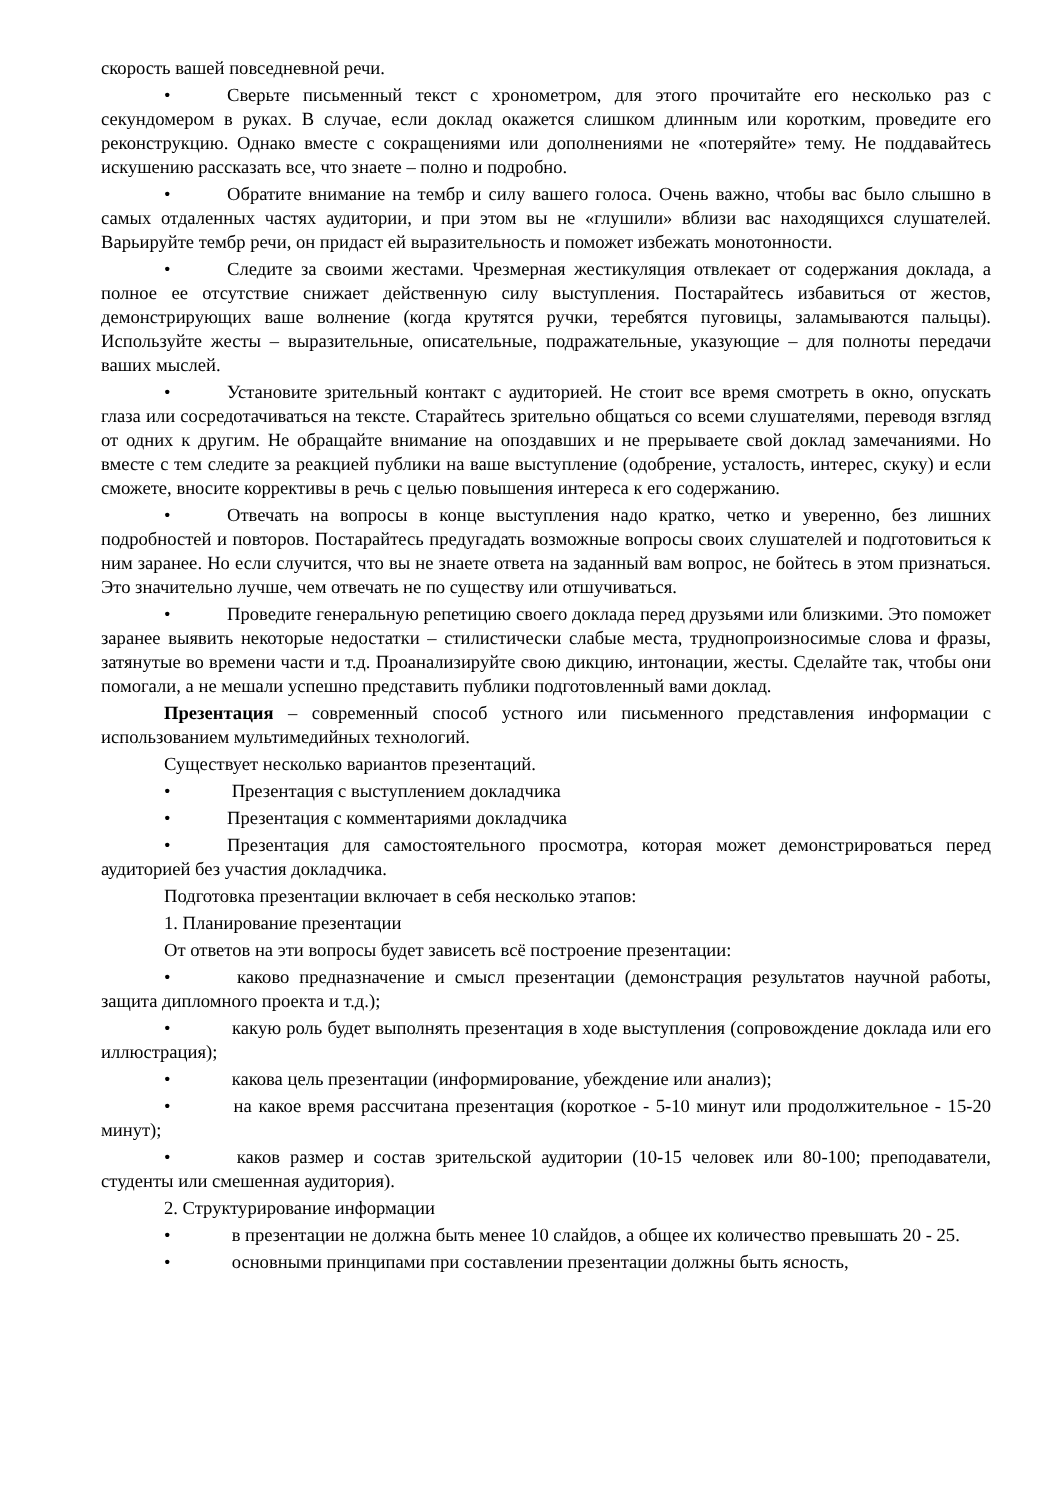скорость вашей повседневной речи.
• Сверьте письменный текст с хронометром, для этого прочитайте его несколько раз с секундомером в руках. В случае, если доклад окажется слишком длинным или коротким, проведите его реконструкцию. Однако вместе с сокращениями или дополнениями не «потеряйте» тему. Не поддавайтесь искушению рассказать все, что знаете – полно и подробно.
• Обратите внимание на тембр и силу вашего голоса. Очень важно, чтобы вас было слышно в самых отдаленных частях аудитории, и при этом вы не «глушили» вблизи вас находящихся слушателей. Варьируйте тембр речи, он придаст ей выразительность и поможет избежать монотонности.
• Следите за своими жестами. Чрезмерная жестикуляция отвлекает от содержания доклада, а полное ее отсутствие снижает действенную силу выступления. Постарайтесь избавиться от жестов, демонстрирующих ваше волнение (когда крутятся ручки, теребятся пуговицы, заламываются пальцы). Используйте жесты – выразительные, описательные, подражательные, указующие – для полноты передачи ваших мыслей.
• Установите зрительный контакт с аудиторией. Не стоит все время смотреть в окно, опускать глаза или сосредотачиваться на тексте. Старайтесь зрительно общаться со всеми слушателями, переводя взгляд от одних к другим. Не обращайте внимание на опоздавших и не прерываете свой доклад замечаниями. Но вместе с тем следите за реакцией публики на ваше выступление (одобрение, усталость, интерес, скуку) и если сможете, вносите коррективы в речь с целью повышения интереса к его содержанию.
• Отвечать на вопросы в конце выступления надо кратко, четко и уверенно, без лишних подробностей и повторов. Постарайтесь предугадать возможные вопросы своих слушателей и подготовиться к ним заранее. Но если случится, что вы не знаете ответа на заданный вам вопрос, не бойтесь в этом признаться. Это значительно лучше, чем отвечать не по существу или отшучиваться.
• Проведите генеральную репетицию своего доклада перед друзьями или близкими. Это поможет заранее выявить некоторые недостатки – стилистически слабые места, труднопроизносимые слова и фразы, затянутые во времени части и т.д. Проанализируйте свою дикцию, интонации, жесты. Сделайте так, чтобы они помогали, а не мешали успешно представить публики подготовленный вами доклад.
Презентация – современный способ устного или письменного представления информации с использованием мультимедийных технологий.
Существует несколько вариантов презентаций.
• Презентация с выступлением докладчика
• Презентация с комментариями докладчика
• Презентация для самостоятельного просмотра, которая может демонстрироваться перед аудиторией без участия докладчика.
Подготовка презентации включает в себя несколько этапов:
1. Планирование презентации
От ответов на эти вопросы будет зависеть всё построение презентации:
• каково предназначение и смысл презентации (демонстрация результатов научной работы, защита дипломного проекта и т.д.);
• какую роль будет выполнять презентация в ходе выступления (сопровождение доклада или его иллюстрация);
• какова цель презентации (информирование, убеждение или анализ);
• на какое время рассчитана презентация (короткое - 5-10 минут или продолжительное - 15-20 минут);
• каков размер и состав зрительской аудитории (10-15 человек или 80-100; преподаватели, студенты или смешенная аудитория).
2. Структурирование информации
• в презентации не должна быть менее 10 слайдов, а общее их количество превышать 20 - 25.
• основными принципами при составлении презентации должны быть ясность,